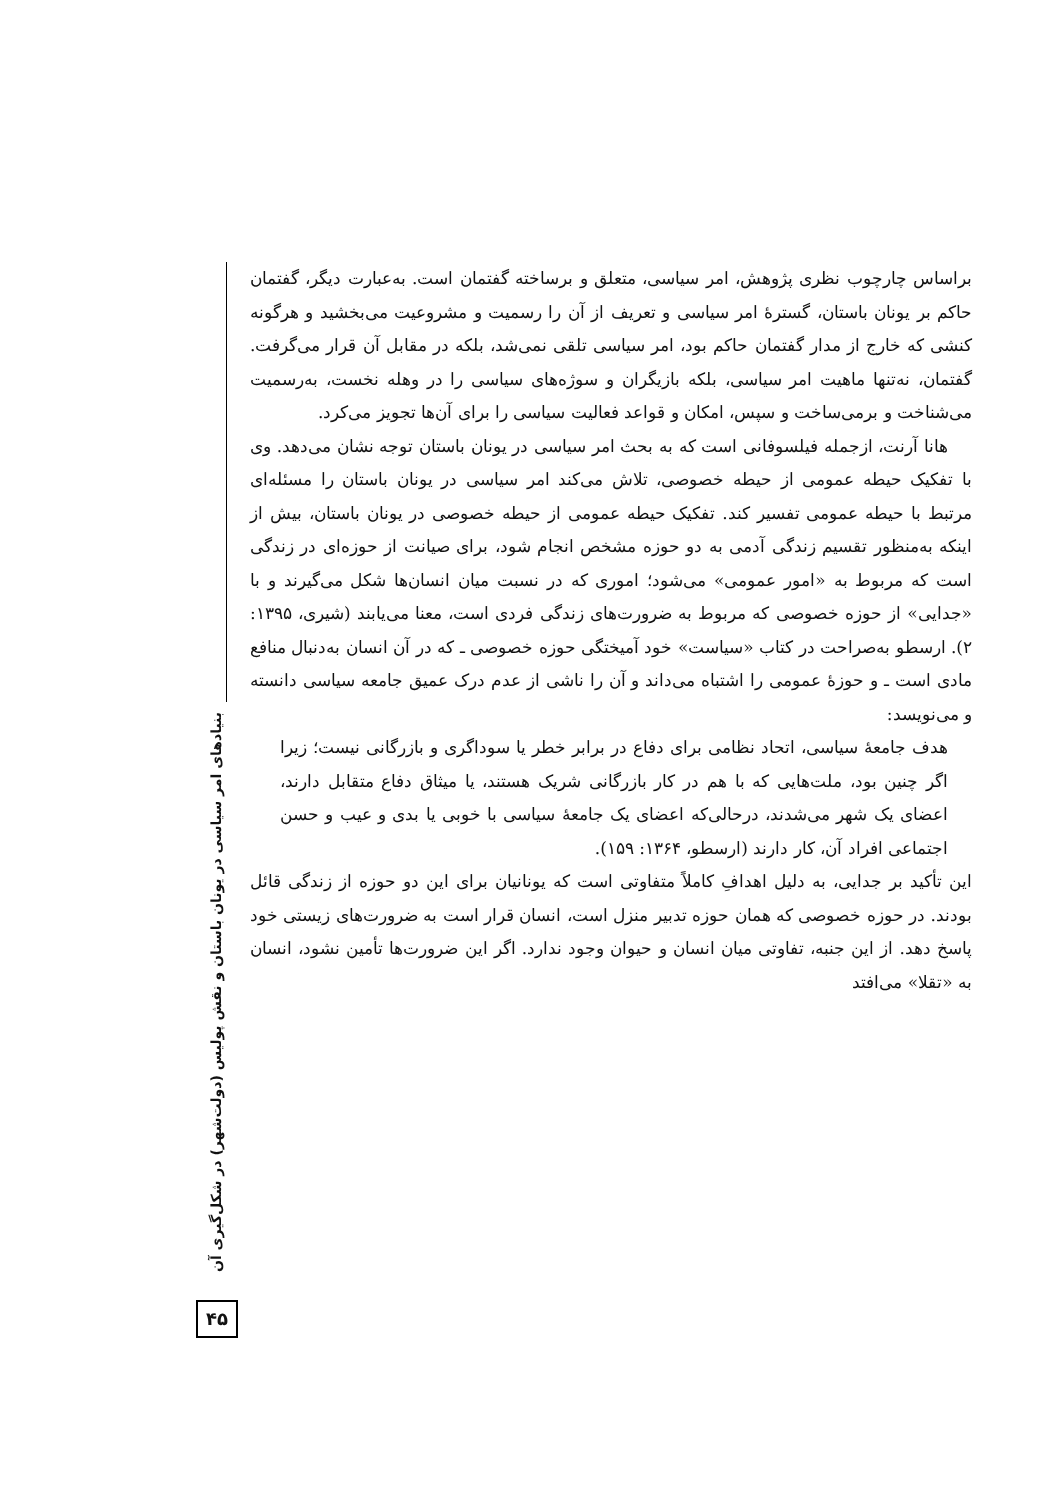براساس چارچوب نظری پژوهش، امر سیاسی، متعلق و برساخته گفتمان است. به‌عبارت دیگر، گفتمان حاکم بر یونان باستان، گسترهٔ امر سیاسی و تعریف از آن را رسمیت و مشروعیت می‌بخشید و هرگونه کنشی که خارج از مدار گفتمان حاکم بود، امر سیاسی تلقی نمی‌شد، بلکه در مقابل آن قرار می‌گرفت. گفتمان، نه‌تنها ماهیت امر سیاسی، بلکه بازیگران و سوژه‌های سیاسی را در وهله نخست، به‌رسمیت می‌شناخت و برمی‌ساخت و سپس، امکان و قواعد فعالیت سیاسی را برای آن‌ها تجویز می‌کرد.
هانا آرنت، ازجمله فیلسوفانی است که به بحث امر سیاسی در یونان باستان توجه نشان می‌دهد. وی با تفکیک حیطه عمومی از حیطه خصوصی، تلاش می‌کند امر سیاسی در یونان باستان را مسئله‌ای مرتبط با حیطه عمومی تفسیر کند. تفکیک حیطه عمومی از حیطه خصوصی در یونان باستان، بیش از اینکه به‌منظور تقسیم زندگی آدمی به دو حوزه مشخص انجام شود، برای صیانت از حوزه‌ای در زندگی است که مربوط به «امور عمومی» می‌شود؛ اموری که در نسبت میان انسان‌ها شکل می‌گیرند و با «جدایی» از حوزه خصوصی که مربوط به ضرورت‌های زندگی فردی است، معنا می‌یابند (شیری، ۱۳۹۵: ۲). ارسطو به‌صراحت در کتاب «سیاست» خود آمیختگی حوزه خصوصی ـ که در آن انسان به‌دنبال منافع مادی است ـ و حوزهٔ عمومی را اشتباه می‌داند و آن را ناشی از عدم درک عمیق جامعه سیاسی دانسته و می‌نویسد:
هدف جامعهٔ سیاسی، اتحاد نظامی برای دفاع در برابر خطر یا سوداگری و بازرگانی نیست؛ زیرا اگر چنین بود، ملت‌هایی که با هم در کار بازرگانی شریک هستند، یا میثاق دفاع متقابل دارند، اعضای یک شهر می‌شدند، درحالی‌که اعضای یک جامعهٔ سیاسی با خوبی یا بدی و عیب و حسن اجتماعی افراد آن، کار دارند (ارسطو، ۱۳۶۴: ۱۵۹).
این تأکید بر جدایی، به دلیل اهدافِ کاملاً متفاوتی است که یونانیان برای این دو حوزه از زندگی قائل بودند. در حوزه خصوصی که همان حوزه تدبیر منزل است، انسان قرار است به ضرورت‌های زیستی خود پاسخ دهد. از این جنبه، تفاوتی میان انسان و حیوان وجود ندارد. اگر این ضرورت‌ها تأمین نشود، انسان به «تقلا» می‌افتد
بنیادهای امر سیاسی در یونان باستان و نقش پولیس (دولت‌شهر) در شکل‌گیری آن
۴۵